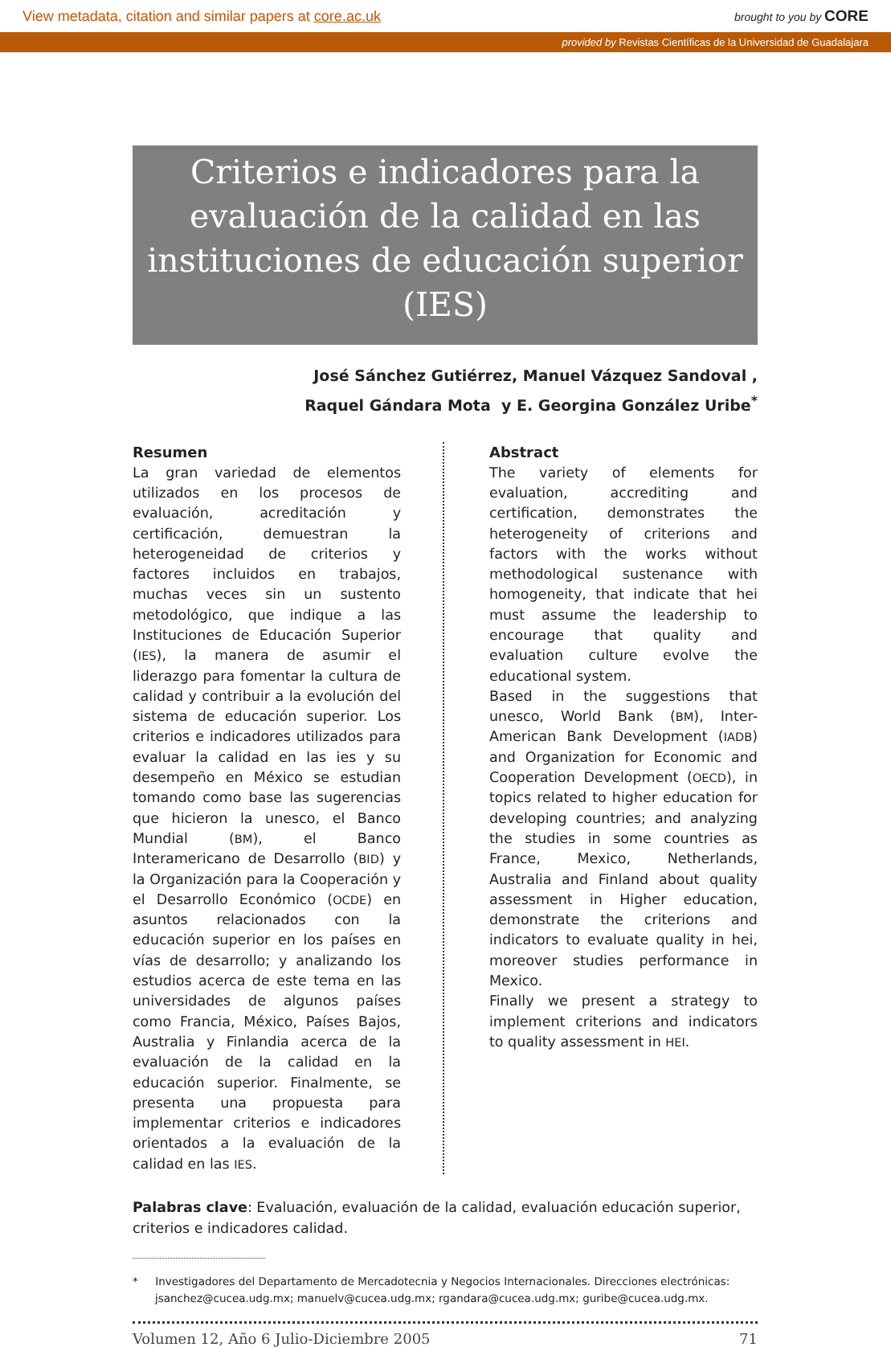View metadata, citation and similar papers at core.ac.uk brought to you by CORE
provided by Revistas Científicas de la Universidad de Guadalajara
Criterios e indicadores para la evaluación de la calidad en las instituciones de educación superior (IES)
José Sánchez Gutiérrez, Manuel Vázquez Sandoval ,
Raquel Gándara Mota y E. Georgina González Uribe<sup>*</sup>
Resumen
La gran variedad de elementos utilizados en los procesos de evaluación, acreditación y certificación, demuestran la heterogeneidad de criterios y factores incluidos en trabajos, muchas veces sin un sustento metodológico, que indique a las Instituciones de Educación Superior (IES), la manera de asumir el liderazgo para fomentar la cultura de calidad y contribuir a la evolución del sistema de educación superior. Los criterios e indicadores utilizados para evaluar la calidad en las ies y su desempeño en México se estudian tomando como base las sugerencias que hicieron la unesco, el Banco Mundial (BM), el Banco Interamericano de Desarrollo (BID) y la Organización para la Cooperación y el Desarrollo Económico (OCDE) en asuntos relacionados con la educación superior en los países en vías de desarrollo; y analizando los estudios acerca de este tema en las universidades de algunos países como Francia, México, Países Bajos, Australia y Finlandia acerca de la evaluación de la calidad en la educación superior. Finalmente, se presenta una propuesta para implementar criterios e indicadores orientados a la evaluación de la calidad en las IES.
Abstract
The variety of elements for evaluation, accrediting and certification, demonstrates the heterogeneity of criterions and factors with the works without methodological sustenance with homogeneity, that indicate that hei must assume the leadership to encourage that quality and evaluation culture evolve the educational system.
Based in the suggestions that unesco, World Bank (BM), Inter-American Bank Development (IADB) and Organization for Economic and Cooperation Development (OECD), in topics related to higher education for developing countries; and analyzing the studies in some countries as France, Mexico, Netherlands, Australia and Finland about quality assessment in Higher education, demonstrate the criterions and indicators to evaluate quality in hei, moreover studies performance in Mexico.
Finally we present a strategy to implement criterions and indicators to quality assessment in HEI.
Palabras clave: Evaluación, evaluación de la calidad, evaluación educación superior, criterios e indicadores calidad.
* Investigadores del Departamento de Mercadotecnia y Negocios Internacionales. Direcciones electrónicas: jsanchez@cucea.udg.mx; manuelv@cucea.udg.mx; rgandara@cucea.udg.mx; guribe@cucea.udg.mx.
Volumen 12, Año 6 Julio-Diciembre 2005 71